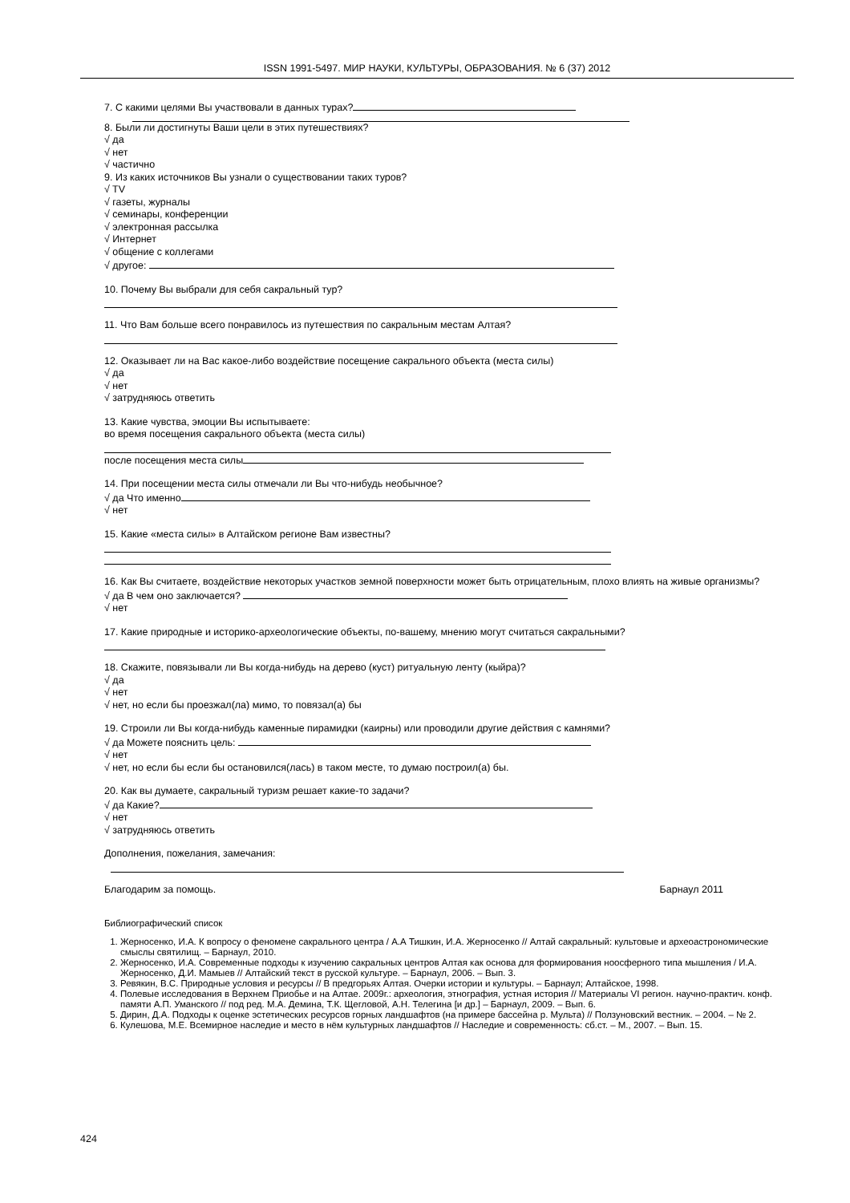ISSN 1991-5497. МИР НАУКИ, КУЛЬТУРЫ, ОБРАЗОВАНИЯ. № 6 (37) 2012
7. С какими целями Вы участвовали в данных турах?
8. Были ли достигнуты Ваши цели в этих путешествиях?
√ да
√ нет
√ частично
9. Из каких источников Вы узнали о существовании таких туров?
√ TV
√ газеты, журналы
√ семинары, конференции
√ электронная рассылка
√ Интернет
√ общение с коллегами
√ другое:
10. Почему Вы выбрали для себя сакральный тур?
11. Что Вам больше всего понравилось из путешествия по сакральным местам Алтая?
12. Оказывает ли на Вас какое-либо воздействие посещение сакрального объекта (места силы)
√ да
√ нет
√ затрудняюсь ответить
13. Какие чувства, эмоции Вы испытываете:
во время посещения сакрального объекта (места силы)
после посещения места силы
14. При посещении места силы отмечали ли Вы что-нибудь необычное?
√ да Что именно
√ нет
15. Какие «места силы» в Алтайском регионе Вам известны?
16. Как Вы считаете, воздействие некоторых участков земной поверхности может быть отрицательным, плохо влиять на живые организмы?
√ да В чем оно заключается?
√ нет
17. Какие природные и историко-археологические объекты, по-вашему, мнению могут считаться сакральными?
18. Скажите, повязывали ли Вы когда-нибудь на дерево (куст) ритуальную ленту (кыйра)?
√ да
√ нет
√ нет, но если бы проезжал(ла) мимо, то повязал(а) бы
19. Строили ли Вы когда-нибудь каменные пирамидки (каирны) или проводили другие действия с камнями?
√ да Можете пояснить цель:
√ нет
√ нет, но если бы если бы остановился(лась) в таком месте, то думаю построил(а) бы.
20. Как вы думаете, сакральный туризм решает какие-то задачи?
√ да Какие?
√ нет
√ затрудняюсь ответить
Дополнения, пожелания, замечания:
Благодарим за помощь. Барнаул 2011
Библиографический список
1. Жерносенко, И.А. К вопросу о феномене сакрального центра / А.А Тишкин, И.А. Жерносенко // Алтай сакральный: культовые и археоастрономические смыслы святилищ. – Барнаул, 2010.
2. Жерносенко, И.А. Современные подходы к изучению сакральных центров Алтая как основа для формирования ноосферного типа мышления / И.А. Жерносенко, Д.И. Мамыев // Алтайский текст в русской культуре. – Барнаул, 2006. – Вып. 3.
3. Ревякин, В.С. Природные условия и ресурсы // В предгорьях Алтая. Очерки истории и культуры. – Барнаул; Алтайское, 1998.
4. Полевые исследования в Верхнем Приобье и на Алтае. 2009г.: археология, этнография, устная история // Материалы VI регион. научно-практич. конф. памяти А.П. Уманского // под ред. М.А. Демина, Т.К. Щегловой, А.Н. Телегина [и др.] – Барнаул, 2009. – Вып. 6.
5. Дирин, Д.А. Подходы к оценке эстетических ресурсов горных ландшафтов (на примере бассейна р. Мульта) // Ползуновский вестник. – 2004. – № 2.
6. Кулешова, М.Е. Всемирное наследие и место в нём культурных ландшафтов // Наследие и современность: сб.ст. – М., 2007. – Вып. 15.
424